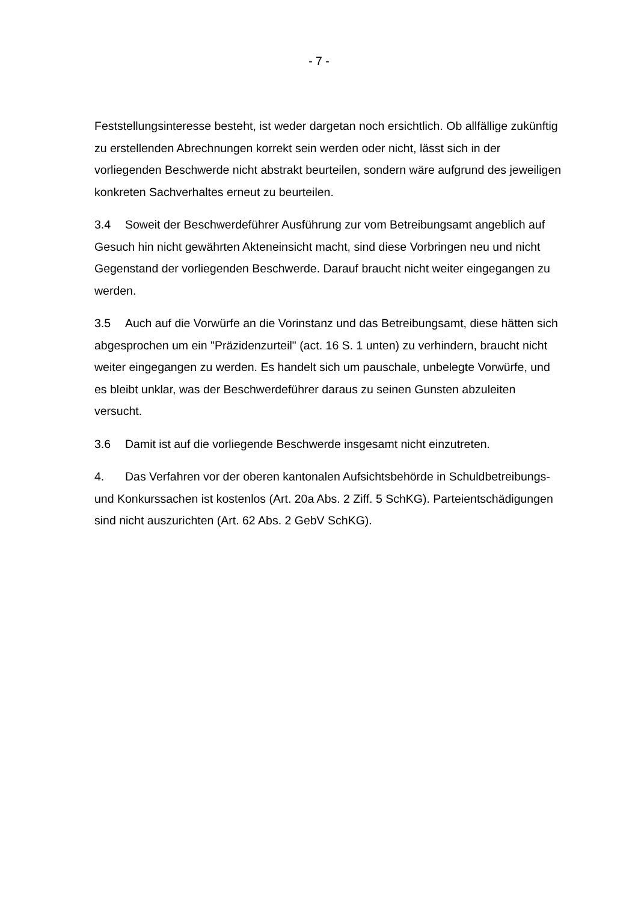- 7 -
Feststellungsinteresse besteht, ist weder dargetan noch ersichtlich. Ob allfällige zukünftig zu erstellenden Abrechnungen korrekt sein werden oder nicht, lässt sich in der vorliegenden Beschwerde nicht abstrakt beurteilen, sondern wäre aufgrund des jeweiligen konkreten Sachverhaltes erneut zu beurteilen.
3.4 Soweit der Beschwerdeführer Ausführung zur vom Betreibungsamt angeblich auf Gesuch hin nicht gewährten Akteneinsicht macht, sind diese Vorbringen neu und nicht Gegenstand der vorliegenden Beschwerde. Darauf braucht nicht weiter eingegangen zu werden.
3.5 Auch auf die Vorwürfe an die Vorinstanz und das Betreibungsamt, diese hätten sich abgesprochen um ein "Präzidenzurteil" (act. 16 S. 1 unten) zu verhindern, braucht nicht weiter eingegangen zu werden. Es handelt sich um pauschale, unbelegte Vorwürfe, und es bleibt unklar, was der Beschwerdeführer daraus zu seinen Gunsten abzuleiten versucht.
3.6 Damit ist auf die vorliegende Beschwerde insgesamt nicht einzutreten.
4. Das Verfahren vor der oberen kantonalen Aufsichtsbehörde in Schuldbetreibungs- und Konkurssachen ist kostenlos (Art. 20a Abs. 2 Ziff. 5 SchKG). Parteientschädigungen sind nicht auszurichten (Art. 62 Abs. 2 GebV SchKG).